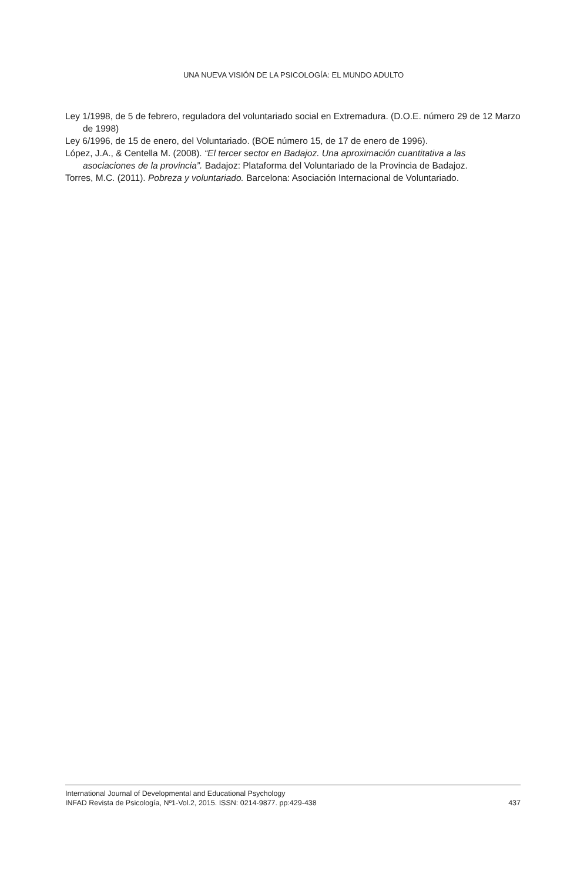UNA NUEVA VISIÓN DE LA PSICOLOGÍA: EL MUNDO ADULTO
Ley 1/1998, de 5 de febrero, reguladora del voluntariado social en Extremadura. (D.O.E. número 29 de 12 Marzo de 1998)
Ley 6/1996, de 15 de enero, del Voluntariado. (BOE número 15, de 17 de enero de 1996).
López, J.A., & Centella M. (2008). “El tercer sector en Badajoz. Una aproximación cuantitativa a las asociaciones de la provincia”. Badajoz: Plataforma del Voluntariado de la Provincia de Badajoz.
Torres, M.C. (2011). Pobreza y voluntariado. Barcelona: Asociación Internacional de Voluntariado.
International Journal of Developmental and Educational Psychology
INFAD Revista de Psicología, Nº1-Vol.2, 2015. ISSN: 0214-9877. pp:429-438 437